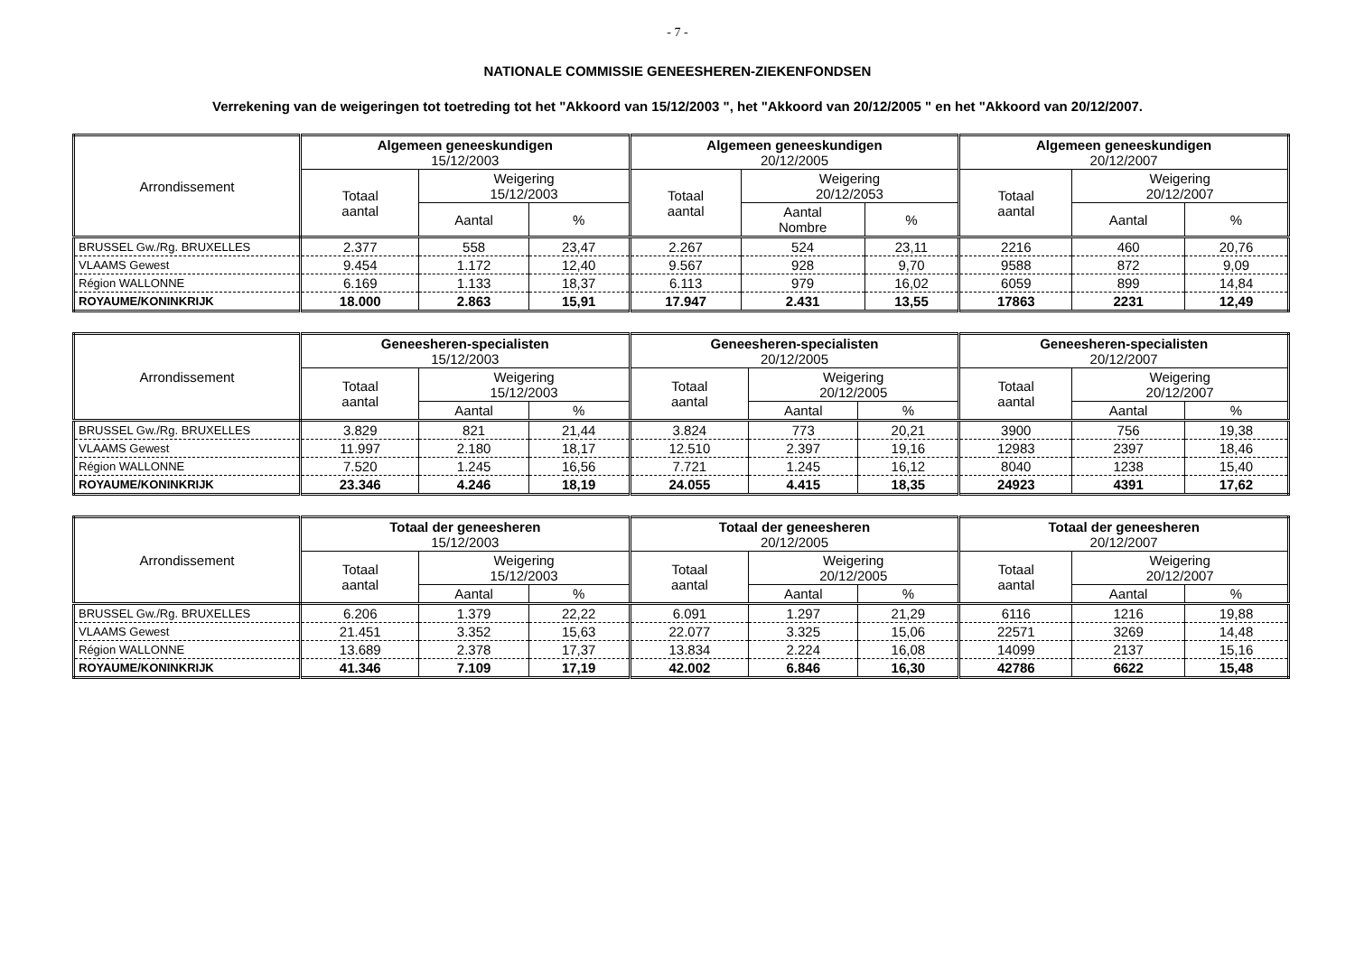- 7 -
NATIONALE COMMISSIE GENEESHEREN-ZIEKENFONDSEN
Verrekening van de weigeringen tot toetreding tot het "Akkoord van 15/12/2003 ", het "Akkoord van 20/12/2005 " en het "Akkoord van 20/12/2007.
| Arrondissement | Algemeen geneeskundigen 15/12/2003 | | | Algemeen geneeskundigen 20/12/2005 | | | Algemeen geneeskundigen 20/12/2007 | | |
| --- | --- | --- | --- | --- | --- | --- | --- | --- | --- |
| | Totaal aantal | Weigering 15/12/2003 | | Totaal aantal | Weigering 20/12/2053 | | Totaal aantal | Weigering 20/12/2007 | |
| | | Aantal | % | | Aantal Nombre | % | | Aantal | % |
| BRUSSEL Gw./Rg. BRUXELLES | 2.377 | 558 | 23,47 | 2.267 | 524 | 23,11 | 2216 | 460 | 20,76 |
| VLAAMS Gewest | 9.454 | 1.172 | 12,40 | 9.567 | 928 | 9,70 | 9588 | 872 | 9,09 |
| Région WALLONNE | 6.169 | 1.133 | 18,37 | 6.113 | 979 | 16,02 | 6059 | 899 | 14,84 |
| ROYAUME/KONINKRIJK | 18.000 | 2.863 | 15,91 | 17.947 | 2.431 | 13,55 | 17863 | 2231 | 12,49 |
| Arrondissement | Geneesheren-specialisten 15/12/2003 | | | Geneesheren-specialisten 20/12/2005 | | | Geneesheren-specialisten 20/12/2007 | | |
| --- | --- | --- | --- | --- | --- | --- | --- | --- | --- |
| | Totaal aantal | Weigering 15/12/2003 | | Totaal aantal | Weigering 20/12/2005 | | Totaal aantal | Weigering 20/12/2007 | |
| | | Aantal | % | | Aantal | % | | Aantal | % |
| BRUSSEL Gw./Rg. BRUXELLES | 3.829 | 821 | 21,44 | 3.824 | 773 | 20,21 | 3900 | 756 | 19,38 |
| VLAAMS Gewest | 11.997 | 2.180 | 18,17 | 12.510 | 2.397 | 19,16 | 12983 | 2397 | 18,46 |
| Région WALLONNE | 7.520 | 1.245 | 16,56 | 7.721 | 1.245 | 16,12 | 8040 | 1238 | 15,40 |
| ROYAUME/KONINKRIJK | 23.346 | 4.246 | 18,19 | 24.055 | 4.415 | 18,35 | 24923 | 4391 | 17,62 |
| Arrondissement | Totaal der geneesheren 15/12/2003 | | | Totaal der geneesheren 20/12/2005 | | | Totaal der geneesheren 20/12/2007 | | |
| --- | --- | --- | --- | --- | --- | --- | --- | --- | --- |
| | Totaal aantal | Weigering 15/12/2003 | | Totaal aantal | Weigering 20/12/2005 | | Totaal aantal | Weigering 20/12/2007 | |
| | | Aantal | % | | Aantal | % | | Aantal | % |
| BRUSSEL Gw./Rg. BRUXELLES | 6.206 | 1.379 | 22,22 | 6.091 | 1.297 | 21,29 | 6116 | 1216 | 19,88 |
| VLAAMS Gewest | 21.451 | 3.352 | 15,63 | 22.077 | 3.325 | 15,06 | 22571 | 3269 | 14,48 |
| Région WALLONNE | 13.689 | 2.378 | 17,37 | 13.834 | 2.224 | 16,08 | 14099 | 2137 | 15,16 |
| ROYAUME/KONINKRIJK | 41.346 | 7.109 | 17,19 | 42.002 | 6.846 | 16,30 | 42786 | 6622 | 15,48 |